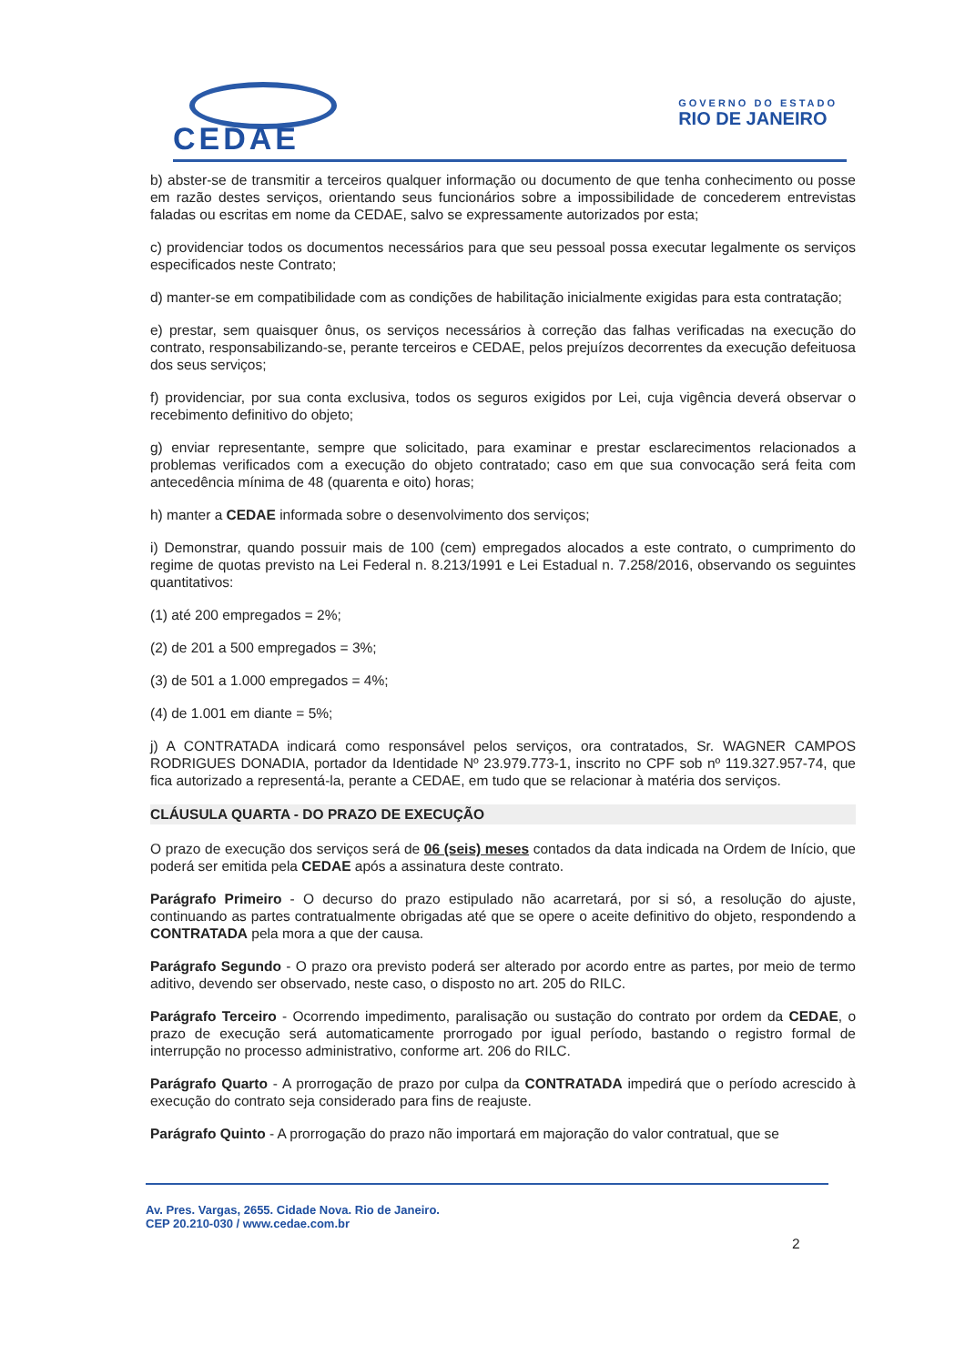CEDAE
GOVERNO DO ESTADO
RIO DE JANEIRO
b) abster-se de transmitir a terceiros qualquer informação ou documento de que tenha conhecimento ou posse em razão destes serviços, orientando seus funcionários sobre a impossibilidade de concederem entrevistas faladas ou escritas em nome da CEDAE, salvo se expressamente autorizados por esta;
c) providenciar todos os documentos necessários para que seu pessoal possa executar legalmente os serviços especificados neste Contrato;
d) manter-se em compatibilidade com as condições de habilitação inicialmente exigidas para esta contratação;
e) prestar, sem quaisquer ônus, os serviços necessários à correção das falhas verificadas na execução do contrato, responsabilizando-se, perante terceiros e CEDAE, pelos prejuízos decorrentes da execução defeituosa dos seus serviços;
f) providenciar, por sua conta exclusiva, todos os seguros exigidos por Lei, cuja vigência deverá observar o recebimento definitivo do objeto;
g) enviar representante, sempre que solicitado, para examinar e prestar esclarecimentos relacionados a problemas verificados com a execução do objeto contratado; caso em que sua convocação será feita com antecedência mínima de 48 (quarenta e oito) horas;
h) manter a CEDAE informada sobre o desenvolvimento dos serviços;
i) Demonstrar, quando possuir mais de 100 (cem) empregados alocados a este contrato, o cumprimento do regime de quotas previsto na Lei Federal n. 8.213/1991 e Lei Estadual n. 7.258/2016, observando os seguintes quantitativos:
(1) até 200 empregados = 2%;
(2) de 201 a 500 empregados = 3%;
(3) de 501 a 1.000 empregados = 4%;
(4) de 1.001 em diante = 5%;
j) A CONTRATADA indicará como responsável pelos serviços, ora contratados, Sr. WAGNER CAMPOS RODRIGUES DONADIA, portador da Identidade Nº 23.979.773-1, inscrito no CPF sob nº 119.327.957-74, que fica autorizado a representá-la, perante a CEDAE, em tudo que se relacionar à matéria dos serviços.
CLÁUSULA QUARTA - DO PRAZO DE EXECUÇÃO
O prazo de execução dos serviços será de 06 (seis) meses contados da data indicada na Ordem de Início, que poderá ser emitida pela CEDAE após a assinatura deste contrato.
Parágrafo Primeiro - O decurso do prazo estipulado não acarretará, por si só, a resolução do ajuste, continuando as partes contratualmente obrigadas até que se opere o aceite definitivo do objeto, respondendo a CONTRATADA pela mora a que der causa.
Parágrafo Segundo - O prazo ora previsto poderá ser alterado por acordo entre as partes, por meio de termo aditivo, devendo ser observado, neste caso, o disposto no art. 205 do RILC.
Parágrafo Terceiro - Ocorrendo impedimento, paralisação ou sustação do contrato por ordem da CEDAE, o prazo de execução será automaticamente prorrogado por igual período, bastando o registro formal de interrupção no processo administrativo, conforme art. 206 do RILC.
Parágrafo Quarto - A prorrogação de prazo por culpa da CONTRATADA impedirá que o período acrescido à execução do contrato seja considerado para fins de reajuste.
Parágrafo Quinto - A prorrogação do prazo não importará em majoração do valor contratual, que se
Av. Pres. Vargas, 2655. Cidade Nova. Rio de Janeiro.
CEP 20.210-030 / www.cedae.com.br
2